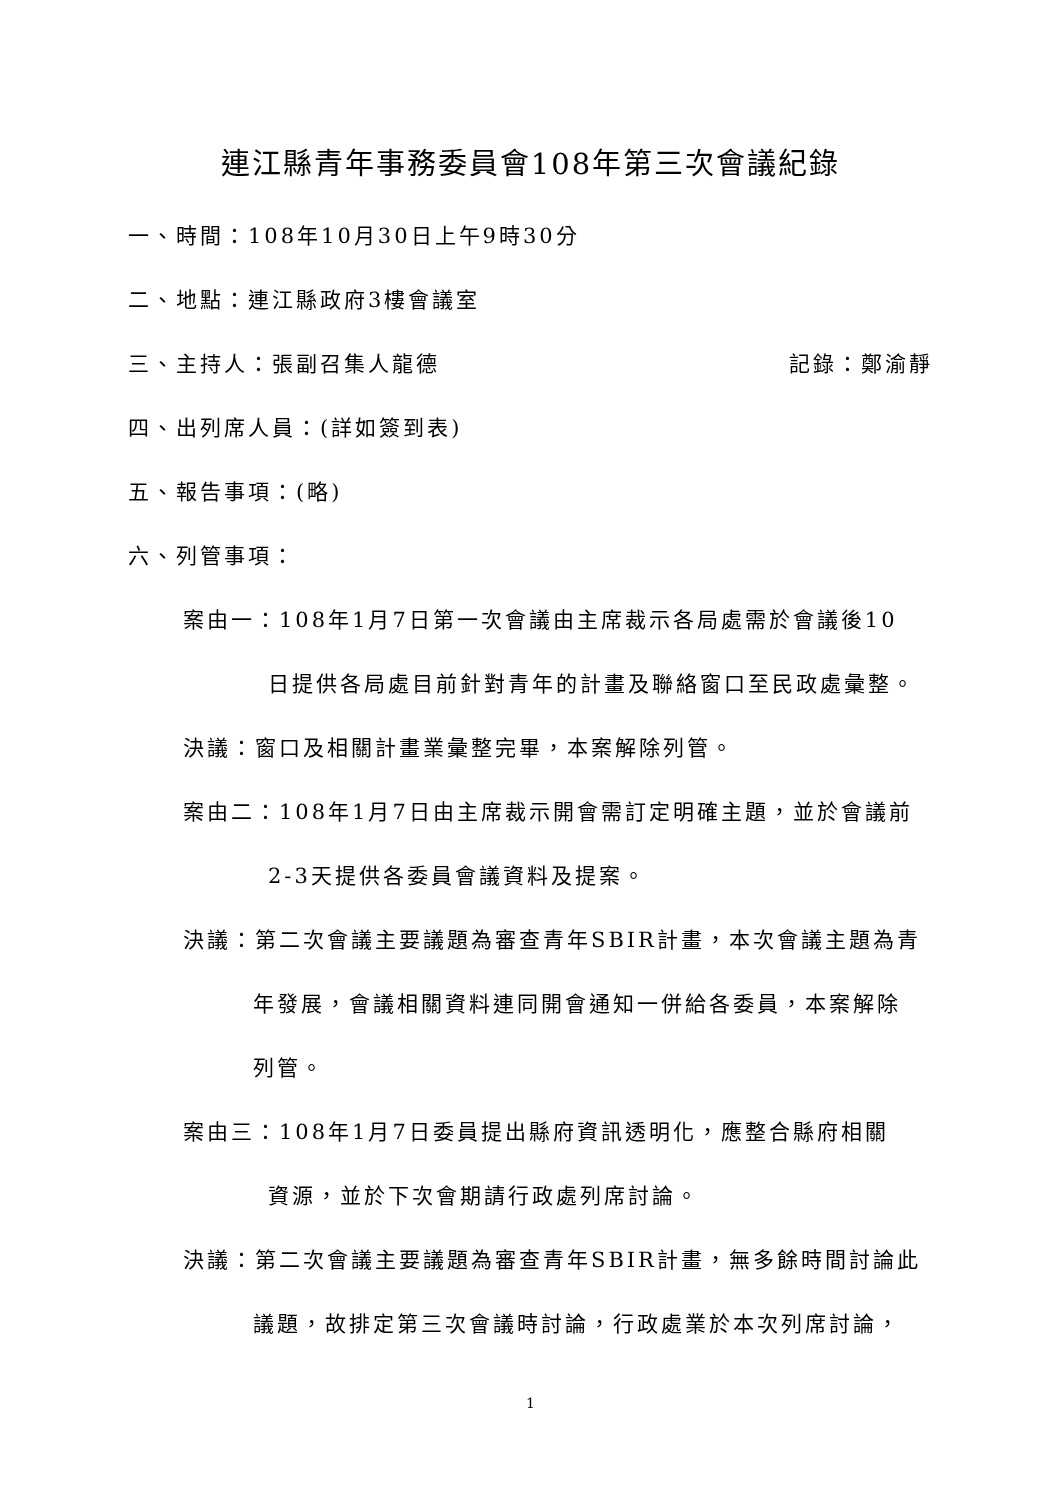連江縣青年事務委員會108年第三次會議紀錄
一、時間：108年10月30日上午9時30分
二、地點：連江縣政府3樓會議室
三、主持人：張副召集人龍德 記錄：鄭渝靜
四、出列席人員：(詳如簽到表)
五、報告事項：(略)
六、列管事項：
案由一：108年1月7日第一次會議由主席裁示各局處需於會議後10
日提供各局處目前針對青年的計畫及聯絡窗口至民政處彙整。
決議：窗口及相關計畫業彙整完畢，本案解除列管。
案由二：108年1月7日由主席裁示開會需訂定明確主題，並於會議前
2-3天提供各委員會議資料及提案。
決議：第二次會議主要議題為審查青年SBIR計畫，本次會議主題為青
年發展，會議相關資料連同開會通知一併給各委員，本案解除
列管。
案由三：108年1月7日委員提出縣府資訊透明化，應整合縣府相關
資源，並於下次會期請行政處列席討論。
決議：第二次會議主要議題為審查青年SBIR計畫，無多餘時間討論此
議題，故排定第三次會議時討論，行政處業於本次列席討論，
1